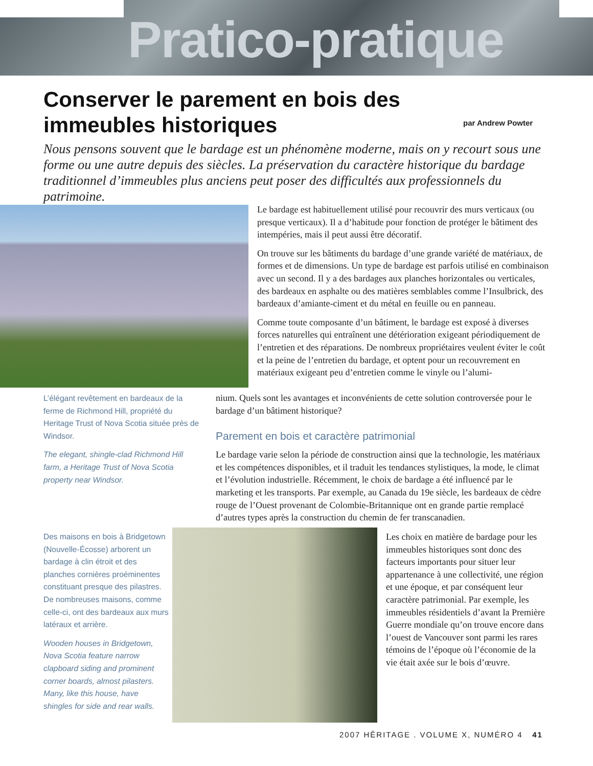Pratico-pratique
Conserver le parement en bois des immeubles historiques
par Andrew Powter
Nous pensons souvent que le bardage est un phénomène moderne, mais on y recourt sous une forme ou une autre depuis des siècles. La préservation du caractère historique du bardage traditionnel d’immeubles plus anciens peut poser des difficultés aux professionnels du patrimoine.
Le bardage est habituellement utilisé pour recouvrir des murs verticaux (ou presque verticaux). Il a d’habitude pour fonction de protéger le bâtiment des intempéries, mais il peut aussi être décoratif.
On trouve sur les bâtiments du bardage d’une grande variété de matériaux, de formes et de dimensions. Un type de bardage est parfois utilisé en combinaison avec un second. Il y a des bardages aux planches horizontales ou verticales, des bardeaux en asphalte ou des matières semblables comme l’Insulbrick, des bardeaux d’amiante-ciment et du métal en feuille ou en panneau.
Comme toute composante d’un bâtiment, le bardage est exposé à diverses forces naturelles qui entraînent une détérioration exigeant périodiquement de l’entretien et des réparations. De nombreux propriétaires veulent éviter le coût et la peine de l’entretien du bardage, et optent pour un recouvrement en matériaux exigeant peu d’entretien comme le vinyle ou l’alumi-
L’élégant revêtement en bardeaux de la ferme de Richmond Hill, propriété du Heritage Trust of Nova Scotia située près de Windsor.
The elegant, shingle-clad Richmond Hill farm, a Heritage Trust of Nova Scotia property near Windsor.
nium. Quels sont les avantages et inconvénients de cette solution controversée pour le bardage d’un bâtiment historique?
Parement en bois et caractère patrimonial
Le bardage varie selon la période de construction ainsi que la technologie, les matériaux et les compétences disponibles, et il traduit les tendances stylistiques, la mode, le climat et l’évolution industrielle. Récemment, le choix de bardage a été influencé par le marketing et les transports. Par exemple, au Canada du 19e siècle, les bardeaux de cèdre rouge de l’Ouest provenant de Colombie-Britannique ont en grande partie remplacé d’autres types après la construction du chemin de fer transcanadien.
Des maisons en bois à Bridgetown (Nouvelle-Écosse) arborent un bardage à clin étroit et des planches cornières proéminentes constituant presque des pilastres. De nombreuses maisons, comme celle-ci, ont des bardeaux aux murs latéraux et arrière.
Wooden houses in Bridgetown, Nova Scotia feature narrow clapboard siding and prominent corner boards, almost pilasters. Many, like this house, have shingles for side and rear walls.
Les choix en matière de bardage pour les immeubles historiques sont donc des facteurs importants pour situer leur appartenance à une collectivité, une région et une époque, et par conséquent leur caractère patrimonial. Par exemple, les immeubles résidentiels d’avant la Première Guerre mondiale qu’on trouve encore dans l’ouest de Vancouver sont parmi les rares témoins de l’époque où l’économie de la vie était axée sur le bois d’œuvre.
2007 HĒRITAGE . VOLUME X, NUMÉRO 4 41